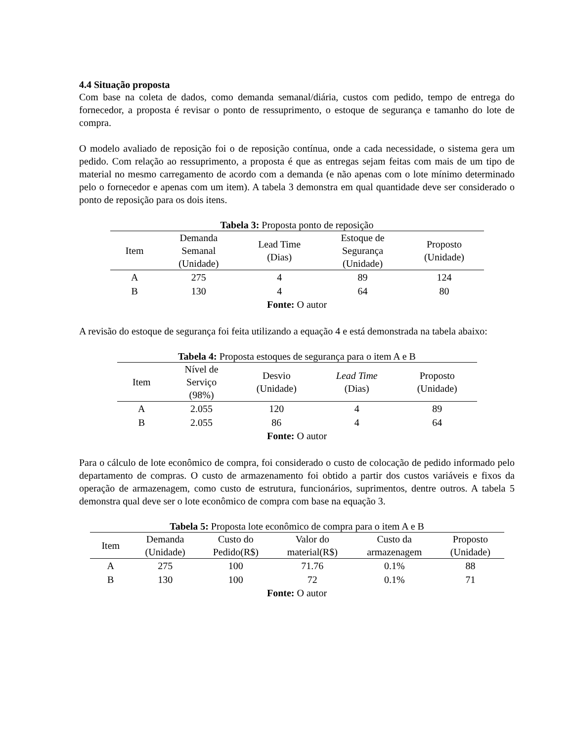4.4 Situação proposta
Com base na coleta de dados, como demanda semanal/diária, custos com pedido, tempo de entrega do fornecedor, a proposta é revisar o ponto de ressuprimento, o estoque de segurança e tamanho do lote de compra.
O modelo avaliado de reposição foi o de reposição contínua, onde a cada necessidade, o sistema gera um pedido. Com relação ao ressuprimento, a proposta é que as entregas sejam feitas com mais de um tipo de material no mesmo carregamento de acordo com a demanda (e não apenas com o lote mínimo determinado pelo o fornecedor e apenas com um item). A tabela 3 demonstra em qual quantidade deve ser considerado o ponto de reposição para os dois itens.
Tabela 3: Proposta ponto de reposição
| Item | Demanda Semanal (Unidade) | Lead Time (Dias) | Estoque de Segurança (Unidade) | Proposto (Unidade) |
| --- | --- | --- | --- | --- |
| A | 275 | 4 | 89 | 124 |
| B | 130 | 4 | 64 | 80 |
Fonte: O autor
A revisão do estoque de segurança foi feita utilizando a equação 4 e está demonstrada na tabela abaixo:
Tabela 4: Proposta estoques de segurança para o item A e B
| Item | Nível de Serviço (98%) | Desvio (Unidade) | Lead Time (Dias) | Proposto (Unidade) |
| --- | --- | --- | --- | --- |
| A | 2.055 | 120 | 4 | 89 |
| B | 2.055 | 86 | 4 | 64 |
Fonte: O autor
Para o cálculo de lote econômico de compra, foi considerado o custo de colocação de pedido informado pelo departamento de compras. O custo de armazenamento foi obtido a partir dos custos variáveis e fixos da operação de armazenagem, como custo de estrutura, funcionários, suprimentos, dentre outros. A tabela 5 demonstra qual deve ser o lote econômico de compra com base na equação 3.
Tabela 5: Proposta lote econômico de compra para o item A e B
| Item | Demanda (Unidade) | Custo do Pedido(R$) | Valor do material(R$) | Custo da armazenagem | Proposto (Unidade) |
| --- | --- | --- | --- | --- | --- |
| A | 275 | 100 | 71.76 | 0.1% | 88 |
| B | 130 | 100 | 72 | 0.1% | 71 |
Fonte: O autor